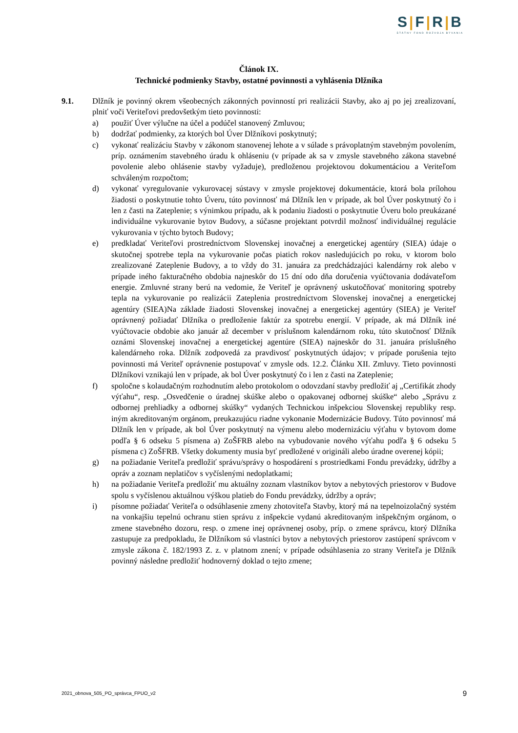S|F|R|B
ŠTÁTNY FOND ROZVOJA BÝVANIA
Článok IX.
Technické podmienky Stavby, ostatné povinnosti a vyhlásenia Dlžníka
9.1. Dlžník je povinný okrem všeobecných zákonných povinností pri realizácii Stavby, ako aj po jej zrealizovaní, plniť voči Veriteľovi predovšetkým tieto povinnosti:
a) použiť Úver výlučne na účel a podúčel stanovený Zmluvou;
b) dodržať podmienky, za ktorých bol Úver Dlžníkovi poskytnutý;
c) vykonať realizáciu Stavby v zákonom stanovenej lehote a v súlade s právoplatným stavebným povolením, príp. oznámením stavebného úradu k ohláseniu (v prípade ak sa v zmysle stavebného zákona stavebné povolenie alebo ohlásenie stavby vyžaduje), predloženou projektovou dokumentáciou a Veriteľom schváleným rozpočtom;
d) vykonať vyregulovanie vykurovacej sústavy v zmysle projektovej dokumentácie, ktorá bola prílohou žiadosti o poskytnutie tohto Úveru, túto povinnosť má Dlžník len v prípade, ak bol Úver poskytnutý čo i len z časti na Zateplenie; s výnimkou prípadu, ak k podaniu žiadosti o poskytnutie Úveru bolo preukázané individuálne vykurovanie bytov Budovy, a súčasne projektant potvrdil možnosť individuálnej regulácie vykurovania v týchto bytoch Budovy;
e) predkladať Veriteľovi prostredníctvom Slovenskej inovačnej a energetickej agentúry (SIEA) údaje o skutočnej spotrebe tepla na vykurovanie počas piatich rokov nasledujúcich po roku, v ktorom bolo zrealizované Zateplenie Budovy, a to vždy do 31. januára za predchádzajúci kalendárny rok alebo v prípade iného fakturačného obdobia najneskôr do 15 dní odo dňa doručenia vyúčtovania dodávateľom energie. Zmluvné strany berú na vedomie, že Veriteľ je oprávnený uskutočňovať monitoring spotreby tepla na vykurovanie po realizácii Zateplenia prostredníctvom Slovenskej inovačnej a energetickej agentúry (SIEA)Na základe žiadosti Slovenskej inovačnej a energetickej agentúry (SIEA) je Veriteľ oprávnený požiadať Dlžníka o predloženie faktúr za spotrebu energií. V prípade, ak má Dlžník iné vyúčtovacie obdobie ako január až december v príslušnom kalendárnom roku, túto skutočnosť Dlžník oznámi Slovenskej inovačnej a energetickej agentúre (SIEA) najneskôr do 31. januára príslušného kalendárneho roka. Dlžník zodpovedá za pravdivosť poskytnutých údajov; v prípade porušenia tejto povinnosti má Veriteľ oprávnenie postupovať v zmysle ods. 12.2. Článku XII. Zmluvy. Tieto povinnosti Dlžníkovi vznikajú len v prípade, ak bol Úver poskytnutý čo i len z časti na Zateplenie;
f) spoločne s kolaudačným rozhodnutím alebo protokolom o odovzdaní stavby predložiť aj „Certifikát zhody výťahu“, resp. „Osvedčenie o úradnej skúške alebo o opakovanej odbornej skúške“ alebo „Správu z odbornej prehliadky a odbornej skúšky“ vydaných Technickou inšpekciou Slovenskej republiky resp. iným akreditovaným orgánom, preukazujúcu riadne vykonanie Modernizácie Budovy. Túto povinnosť má Dlžník len v prípade, ak bol Úver poskytnutý na výmenu alebo modernizáciu výťahu v bytovom dome podľa § 6 odseku 5 písmena a) ZoŠFRB alebo na vybudovanie nového výťahu podľa § 6 odseku 5 písmena c) ZoŠFRB. Všetky dokumenty musia byť predložené v origináli alebo úradne overenej kópii;
g) na požiadanie Veriteľa predložiť správu/správy o hospodárení s prostriedkami Fondu prevádzky, údržby a opráv a zoznam neplatičov s vyčíslenými nedoplatkami;
h) na požiadanie Veriteľa predložiť mu aktuálny zoznam vlastníkov bytov a nebytových priestorov v Budove spolu s vyčíslenou aktuálnou výškou platieb do Fondu prevádzky, údržby a opráv;
i) písomne požiadať Veriteľa o odsúhlasenie zmeny zhotoviteľa Stavby, ktorý má na tepelnoizolačný systém na vonkajšiu tepelnú ochranu stien správu z inšpekcie vydanú akreditovaným inšpekčným orgánom, o zmene stavebného dozoru, resp. o zmene inej oprávnenej osoby, príp. o zmene správcu, ktorý Dlžníka zastupuje za predpokladu, že Dlžníkom sú vlastníci bytov a nebytových priestorov zastúpení správcom v zmysle zákona č. 182/1993 Z. z. v platnom znení; v prípade odsúhlasenia zo strany Veriteľa je Dlžník povinný následne predložiť hodnoverný doklad o tejto zmene;
2021_obnova_505_PO_správca_FPUO_v2 9